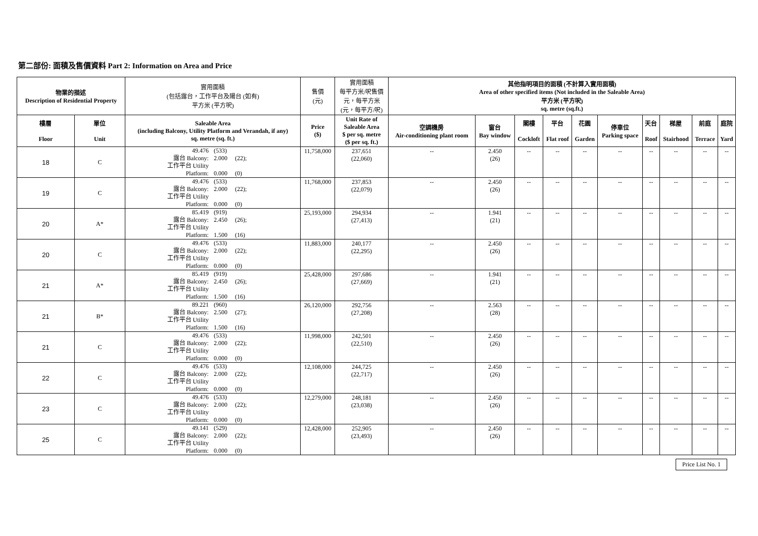第二部份: 面積及售價資料 Part 2: Information on Area and Price
| 物業的描述 Description of Residential Property | | 實用面積 (包括露台，工作平台及陽台 (如有) 平方米 (平方呎) | 售價 (元) | 實用面積 每平方米/呎售價 元，每平方米 (元，每平方/呎) | 其他指明項目的面積 (不計算入實用面積) Area of other specified items (Not included in the Saleable Area) 平方米 (平方呎) sq. metre (sq.ft.) | | | | | | | | | |
| --- | --- | --- | --- | --- | --- | --- | --- | --- | --- | --- | --- | --- | --- | --- |
| 樓層 Floor | 單位 Unit | Saleable Area (including Balcony, Utility Platform and Verandah, if any) sq. metre (sq. ft.) | Price ($) | Unit Rate of Saleable Area $ per sq. metre ($ per sq. ft.) | 空調機房 Air-conditioning plant room | 窗台 Bay window | 閣樓 Cockloft | 平台 Flat roof | 花園 Garden | 停車位 Parking space | 天台 Roof | 梯屋 Stairhood | 前庭 Terrace | 庭院 Yard |
| 18 | C | 49.476 (533) 露台 Balcony: 2.000 (22); 工作平台 Utility Platform: 0.000 (0) | 11,758,000 | 237,651 (22,060) | -- | 2.450 (26) | -- | -- | -- | -- | -- | -- | -- | -- |
| 19 | C | 49.476 (533) 露台 Balcony: 2.000 (22); 工作平台 Utility Platform: 0.000 (0) | 11,768,000 | 237,853 (22,079) | -- | 2.450 (26) | -- | -- | -- | -- | -- | -- | -- | -- |
| 20 | A* | 85.419 (919) 露台 Balcony: 2.450 (26); 工作平台 Utility Platform: 1.500 (16) | 25,193,000 | 294,934 (27,413) | -- | 1.941 (21) | -- | -- | -- | -- | -- | -- | -- | -- |
| 20 | C | 49.476 (533) 露台 Balcony: 2.000 (22); 工作平台 Utility Platform: 0.000 (0) | 11,883,000 | 240,177 (22,295) | -- | 2.450 (26) | -- | -- | -- | -- | -- | -- | -- | -- |
| 21 | A* | 85.419 (919) 露台 Balcony: 2.450 (26); 工作平台 Utility Platform: 1.500 (16) | 25,428,000 | 297,686 (27,669) | -- | 1.941 (21) | -- | -- | -- | -- | -- | -- | -- | -- |
| 21 | B* | 89.221 (960) 露台 Balcony: 2.500 (27); 工作平台 Utility Platform: 1.500 (16) | 26,120,000 | 292,756 (27,208) | -- | 2.563 (28) | -- | -- | -- | -- | -- | -- | -- | -- |
| 21 | C | 49.476 (533) 露台 Balcony: 2.000 (22); 工作平台 Utility Platform: 0.000 (0) | 11,998,000 | 242,501 (22,510) | -- | 2.450 (26) | -- | -- | -- | -- | -- | -- | -- | -- |
| 22 | C | 49.476 (533) 露台 Balcony: 2.000 (22); 工作平台 Utility Platform: 0.000 (0) | 12,108,000 | 244,725 (22,717) | -- | 2.450 (26) | -- | -- | -- | -- | -- | -- | -- | -- |
| 23 | C | 49.476 (533) 露台 Balcony: 2.000 (22); 工作平台 Utility Platform: 0.000 (0) | 12,279,000 | 248,181 (23,038) | -- | 2.450 (26) | -- | -- | -- | -- | -- | -- | -- | -- |
| 25 | C | 49.141 (529) 露台 Balcony: 2.000 (22); 工作平台 Utility Platform: 0.000 (0) | 12,428,000 | 252,905 (23,493) | -- | 2.450 (26) | -- | -- | -- | -- | -- | -- | -- | -- |
Price List No. 1